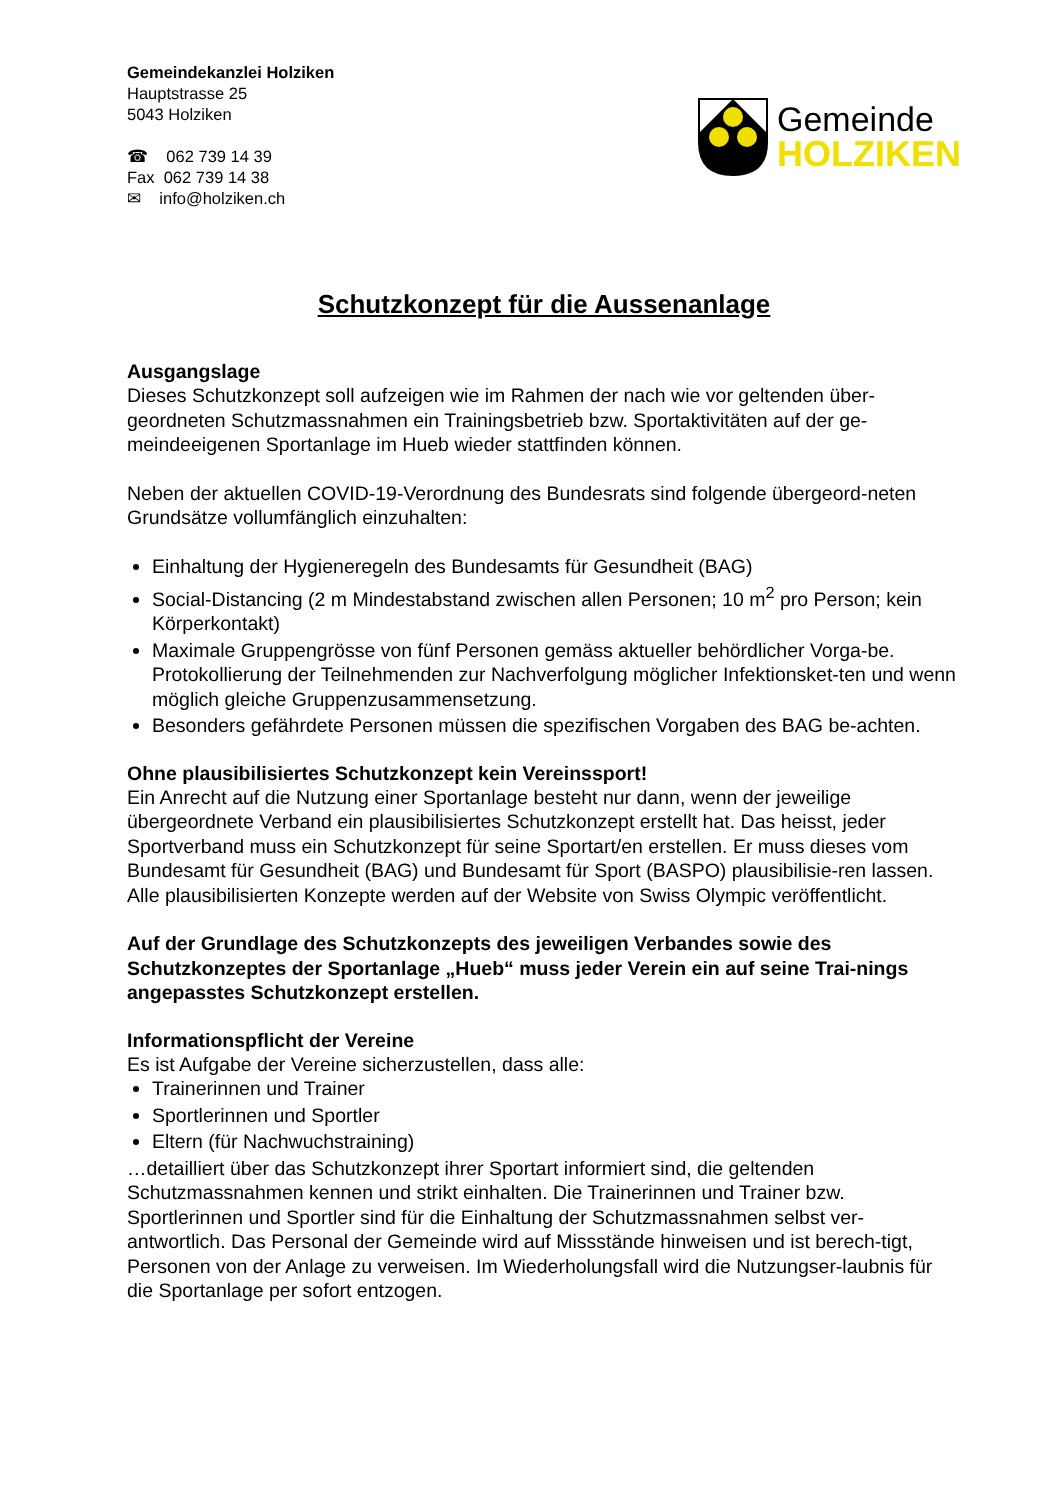Gemeindekanzlei Holziken
Hauptstrasse 25
5043 Holziken
☎ 062 739 14 39
Fax 062 739 14 38
✉ info@holziken.ch
Gemeinde
HOLZIKEN
Schutzkonzept für die Aussenanlage
Ausgangslage
Dieses Schutzkonzept soll aufzeigen wie im Rahmen der nach wie vor geltenden über-geordneten Schutzmassnahmen ein Trainingsbetrieb bzw. Sportaktivitäten auf der ge-meindeeigenen Sportanlage im Hueb wieder stattfinden können.
Neben der aktuellen COVID-19-Verordnung des Bundesrats sind folgende übergeord-neten Grundsätze vollumfänglich einzuhalten:
Einhaltung der Hygieneregeln des Bundesamts für Gesundheit (BAG)
Social-Distancing (2 m Mindestabstand zwischen allen Personen; 10 m<sup>2</sup> pro Person; kein Körperkontakt)
Maximale Gruppengrösse von fünf Personen gemäss aktueller behördlicher Vorga-be. Protokollierung der Teilnehmenden zur Nachverfolgung möglicher Infektionsket-ten und wenn möglich gleiche Gruppenzusammensetzung.
Besonders gefährdete Personen müssen die spezifischen Vorgaben des BAG be-achten.
Ohne plausibilisiertes Schutzkonzept kein Vereinssport!
Ein Anrecht auf die Nutzung einer Sportanlage besteht nur dann, wenn der jeweilige übergeordnete Verband ein plausibilisiertes Schutzkonzept erstellt hat. Das heisst, jeder Sportverband muss ein Schutzkonzept für seine Sportart/en erstellen. Er muss dieses vom Bundesamt für Gesundheit (BAG) und Bundesamt für Sport (BASPO) plausibilisie-ren lassen. Alle plausibilisierten Konzepte werden auf der Website von Swiss Olympic veröffentlicht.
Auf der Grundlage des Schutzkonzepts des jeweiligen Verbandes sowie des Schutzkonzeptes der Sportanlage „Hueb“ muss jeder Verein ein auf seine Trai-nings angepasstes Schutzkonzept erstellen.
Informationspflicht der Vereine
Es ist Aufgabe der Vereine sicherzustellen, dass alle:
Trainerinnen und Trainer
Sportlerinnen und Sportler
Eltern (für Nachwuchstraining)
…detailliert über das Schutzkonzept ihrer Sportart informiert sind, die geltenden Schutzmassnahmen kennen und strikt einhalten. Die Trainerinnen und Trainer bzw. Sportlerinnen und Sportler sind für die Einhaltung der Schutzmassnahmen selbst ver-antwortlich. Das Personal der Gemeinde wird auf Missstände hinweisen und ist berech-tigt, Personen von der Anlage zu verweisen. Im Wiederholungsfall wird die Nutzungser-laubnis für die Sportanlage per sofort entzogen.